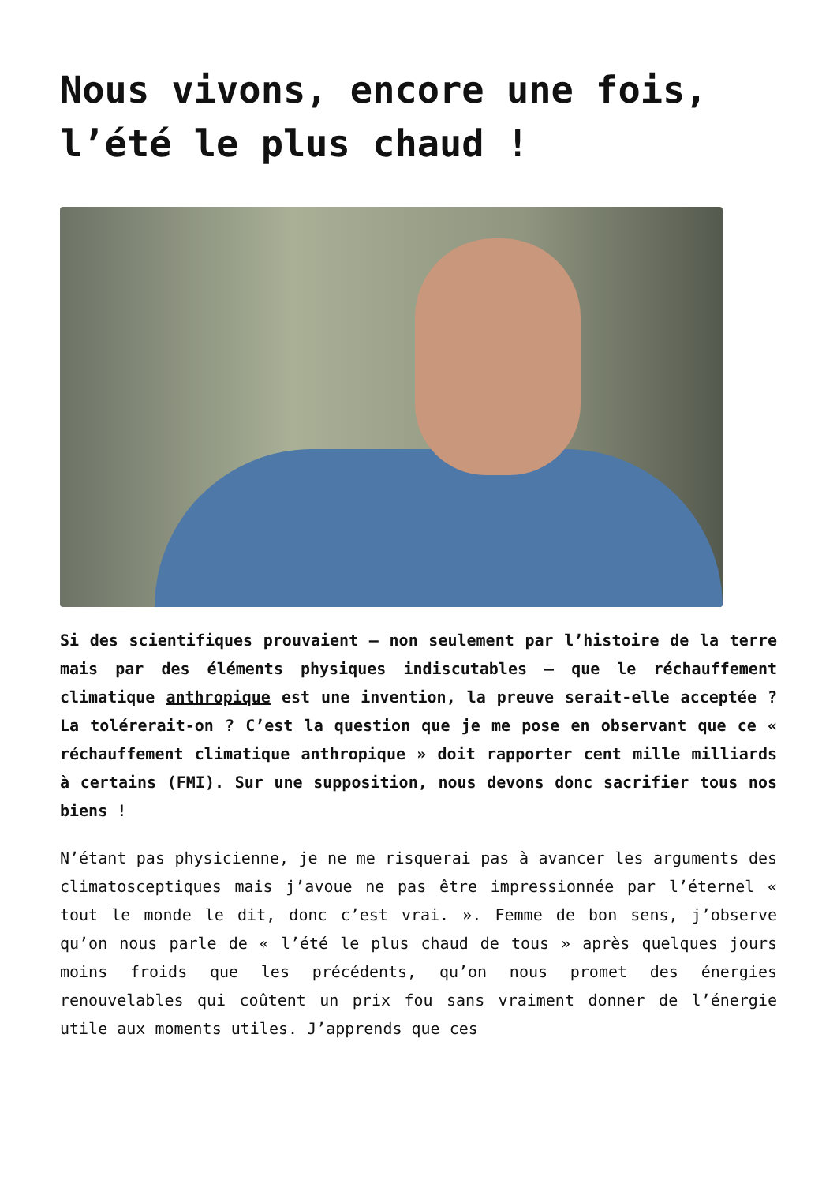Nous vivons, encore une fois, l’été le plus chaud !
Si des scientifiques prouvaient – non seulement par l’histoire de la terre mais par des éléments physiques indiscutables – que le réchauffement climatique anthropique est une invention, la preuve serait-elle acceptée ? La tolérerait-on ? C’est la question que je me pose en observant que ce « réchauffement climatique anthropique » doit rapporter cent mille milliards à certains (FMI). Sur une supposition, nous devons donc sacrifier tous nos biens !
N’étant pas physicienne, je ne me risquerai pas à avancer les arguments des climatosceptiques mais j’avoue ne pas être impressionnée par l’éternel « tout le monde le dit, donc c’est vrai. ». Femme de bon sens, j’observe qu’on nous parle de « l’été le plus chaud de tous » après quelques jours moins froids que les précédents, qu’on nous promet des énergies renouvelables qui coûtent un prix fou sans vraiment donner de l’énergie utile aux moments utiles. J’apprends que ces